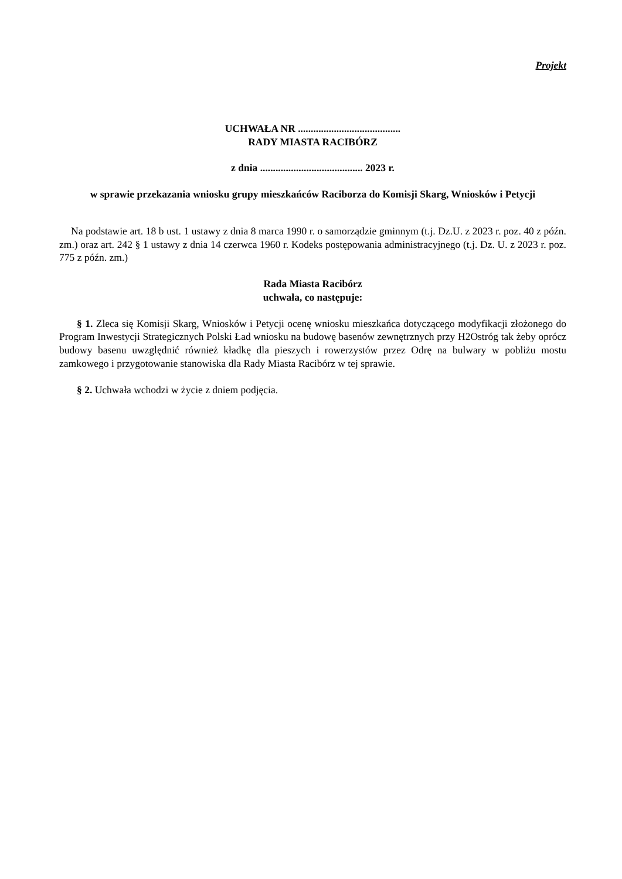Projekt
UCHWAŁA NR ........................................
RADY MIASTA RACIBÓRZ
z dnia ........................................ 2023 r.
w sprawie przekazania wniosku grupy mieszkańców Raciborza do Komisji Skarg, Wniosków i Petycji
Na podstawie art. 18 b ust. 1 ustawy z dnia 8 marca 1990 r. o samorządzie gminnym (t.j. Dz.U. z 2023 r. poz. 40 z późn. zm.) oraz art. 242 § 1 ustawy z dnia 14 czerwca 1960 r. Kodeks postępowania administracyjnego (t.j. Dz. U. z 2023 r. poz. 775 z późn. zm.)
Rada Miasta Racibórz
uchwała, co następuje:
§ 1. Zleca się Komisji Skarg, Wniosków i Petycji ocenę wniosku mieszkańca dotyczącego modyfikacji złożonego do Program Inwestycji Strategicznych Polski Ład wniosku na budowę basenów zewnętrznych przy H2Ostróg tak żeby oprócz budowy basenu uwzględnić również kładkę dla pieszych i rowerzystów przez Odrę na bulwary w pobliżu mostu zamkowego i przygotowanie stanowiska dla Rady Miasta Racibórz w tej sprawie.
§ 2. Uchwała wchodzi w życie z dniem podjęcia.